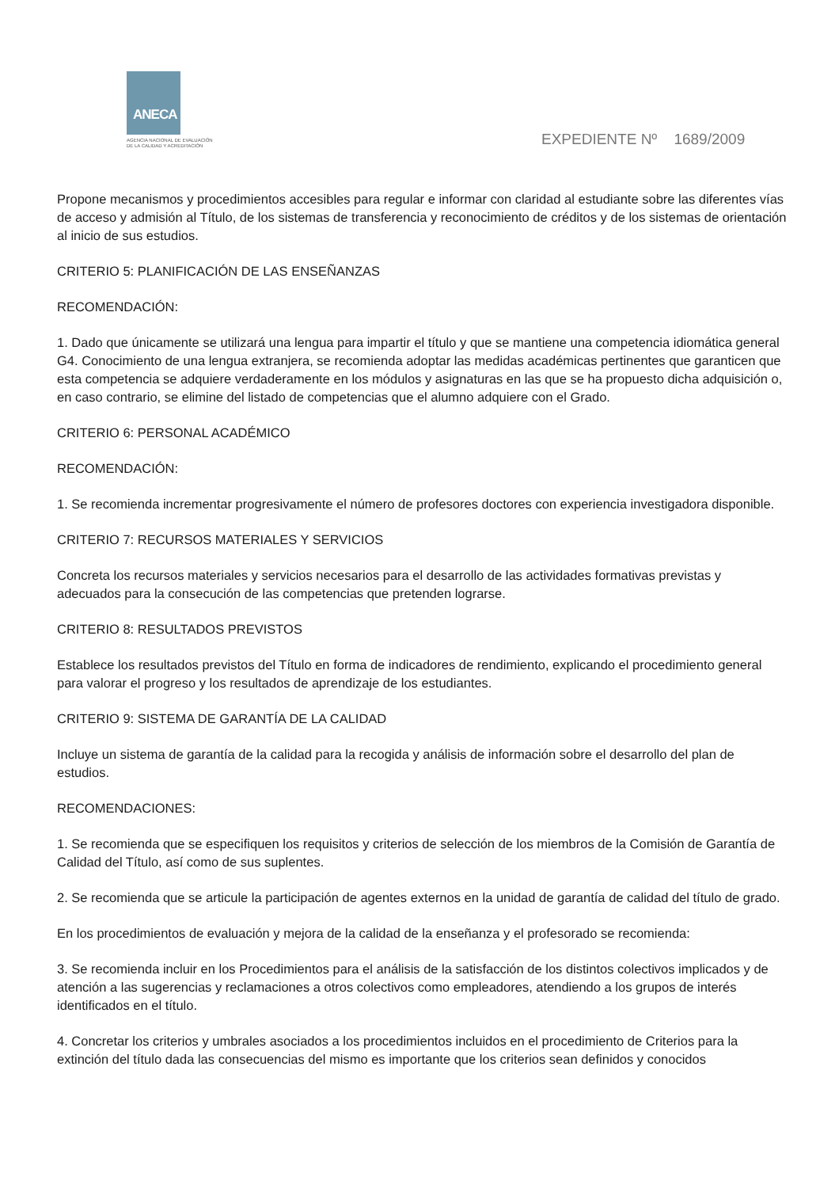ANECA
AGENCIA NACIONAL DE EVALUACIÓN
DE LA CALIDAD Y ACREDITACIÓN
EXPEDIENTE Nº 1689/2009
Propone mecanismos y procedimientos accesibles para regular e informar con claridad al estudiante sobre las diferentes vías de acceso y admisión al Título, de los sistemas de transferencia y reconocimiento de créditos y de los sistemas de orientación al inicio de sus estudios.
CRITERIO 5: PLANIFICACIÓN DE LAS ENSEÑANZAS
RECOMENDACIÓN:
1. Dado que únicamente se utilizará una lengua para impartir el título y que se mantiene una competencia idiomática general G4. Conocimiento de una lengua extranjera, se recomienda adoptar las medidas académicas pertinentes que garanticen que esta competencia se adquiere verdaderamente en los módulos y asignaturas en las que se ha propuesto dicha adquisición o, en caso contrario, se elimine del listado de competencias que el alumno adquiere con el Grado.
CRITERIO 6: PERSONAL ACADÉMICO
RECOMENDACIÓN:
1. Se recomienda incrementar progresivamente el número de profesores doctores con experiencia investigadora disponible.
CRITERIO 7: RECURSOS MATERIALES Y SERVICIOS
Concreta los recursos materiales y servicios necesarios para el desarrollo de las actividades formativas previstas y adecuados para la consecución de las competencias que pretenden lograrse.
CRITERIO 8: RESULTADOS PREVISTOS
Establece los resultados previstos del Título en forma de indicadores de rendimiento, explicando el procedimiento general para valorar el progreso y los resultados de aprendizaje de los estudiantes.
CRITERIO 9: SISTEMA DE GARANTÍA DE LA CALIDAD
Incluye un sistema de garantía de la calidad para la recogida y análisis de información sobre el desarrollo del plan de estudios.
RECOMENDACIONES:
1. Se recomienda que se especifiquen los requisitos y criterios de selección de los miembros de la Comisión de Garantía de Calidad del Título, así como de sus suplentes.
2. Se recomienda que se articule la participación de agentes externos en la unidad de garantía de calidad del título de grado.
En los procedimientos de evaluación y mejora de la calidad de la enseñanza y el profesorado se recomienda:
3. Se recomienda incluir en los Procedimientos para el análisis de la satisfacción de los distintos colectivos implicados y de atención a las sugerencias y reclamaciones a otros colectivos como empleadores, atendiendo a los grupos de interés identificados en el título.
4. Concretar los criterios y umbrales asociados a los procedimientos incluidos en el procedimiento de Criterios para la extinción del título dada las consecuencias del mismo es importante que los criterios sean definidos y conocidos